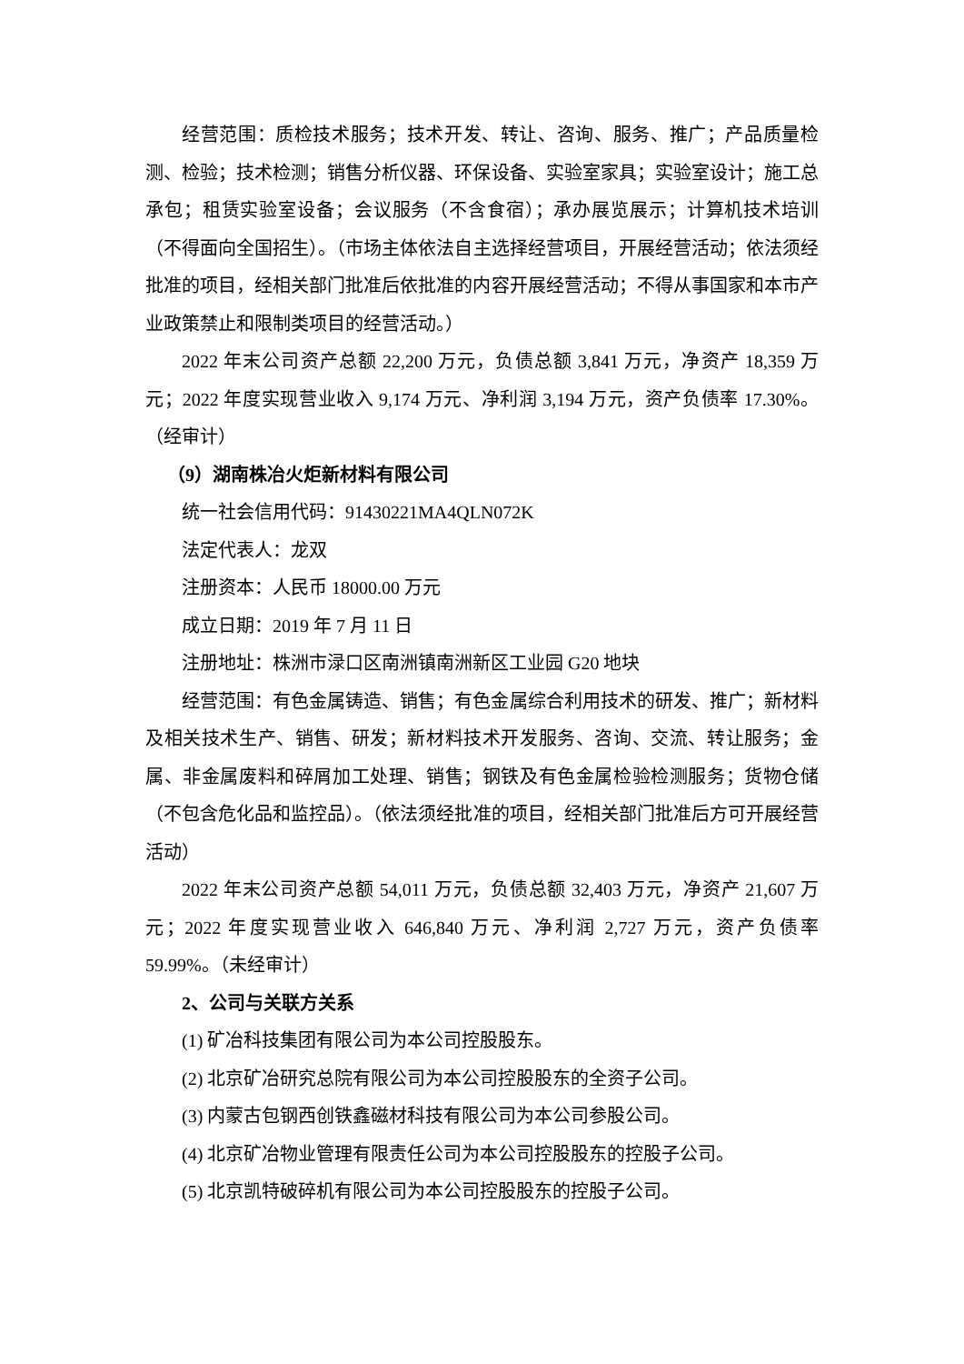经营范围：质检技术服务；技术开发、转让、咨询、服务、推广；产品质量检测、检验；技术检测；销售分析仪器、环保设备、实验室家具；实验室设计；施工总承包；租赁实验室设备；会议服务（不含食宿）；承办展览展示；计算机技术培训（不得面向全国招生）。（市场主体依法自主选择经营项目，开展经营活动；依法须经批准的项目，经相关部门批准后依批准的内容开展经营活动；不得从事国家和本市产业政策禁止和限制类项目的经营活动。）
2022 年末公司资产总额 22,200 万元，负债总额 3,841 万元，净资产 18,359 万元；2022 年度实现营业收入 9,174 万元、净利润 3,194 万元，资产负债率 17.30%。（经审计）
（9）湖南株冶火炬新材料有限公司
统一社会信用代码：91430221MA4QLN072K
法定代表人：龙双
注册资本：人民币 18000.00 万元
成立日期：2019 年 7 月 11 日
注册地址：株洲市渌口区南洲镇南洲新区工业园 G20 地块
经营范围：有色金属铸造、销售；有色金属综合利用技术的研发、推广；新材料及相关技术生产、销售、研发；新材料技术开发服务、咨询、交流、转让服务；金属、非金属废料和碎屑加工处理、销售；钢铁及有色金属检验检测服务；货物仓储（不包含危化品和监控品）。（依法须经批准的项目，经相关部门批准后方可开展经营活动）
2022 年末公司资产总额 54,011 万元，负债总额 32,403 万元，净资产 21,607 万元；2022 年度实现营业收入 646,840 万元、净利润 2,727 万元，资产负债率 59.99%。（未经审计）
2、公司与关联方关系
(1) 矿冶科技集团有限公司为本公司控股股东。
(2) 北京矿冶研究总院有限公司为本公司控股股东的全资子公司。
(3) 内蒙古包钢西创铁鑫磁材科技有限公司为本公司参股公司。
(4) 北京矿冶物业管理有限责任公司为本公司控股股东的控股子公司。
(5) 北京凯特破碎机有限公司为本公司控股股东的控股子公司。